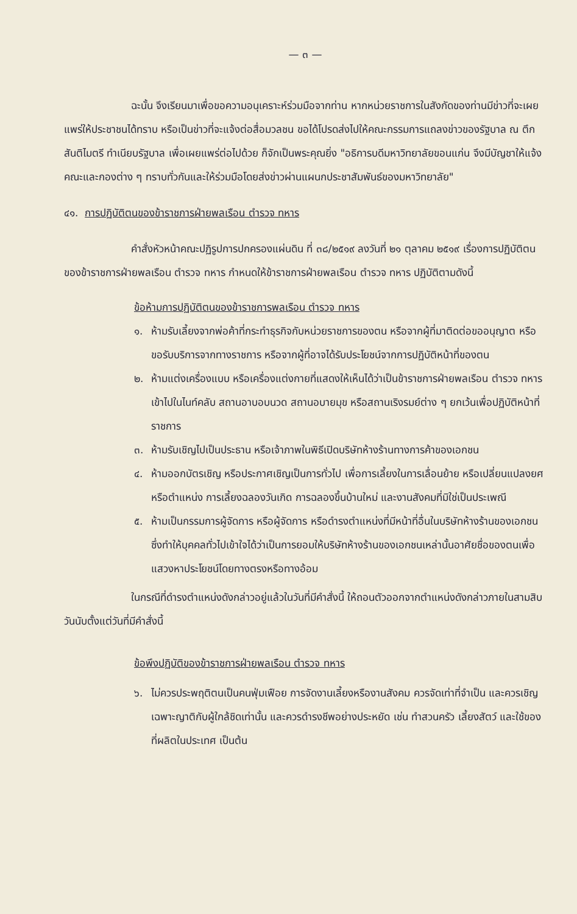— ๓ —
ฉะนั้น จึงเรียนมาเพื่อขอความอนุเคราะห์ร่วมมือจากท่าน หากหน่วยราชการในสังกัดของท่านมีข่าวที่จะเผยแพร่ให้ประชาชนได้ทราบ หรือเป็นข่าวที่จะแจ้งต่อสื่อมวลชน ขอได้โปรดส่งไปให้คณะกรรมการแถลงข่าวของรัฐบาล ณ ตึกสันติไมตรี ทำเนียบรัฐบาล เพื่อเผยแพร่ต่อไปด้วย ก็จักเป็นพระคุณยิ่ง "อธิการบดีมหาวิทยาลัยขอนแก่น จึงมีบัญชาให้แจ้งคณะและกองต่าง ๆ ทราบทั่วกันและให้ร่วมมือโดยส่งข่าวผ่านแผนกประชาสัมพันธ์ของมหาวิทยาลัย"
๔๑. การปฏิบัติตนของข้าราชการฝ่ายพลเรือน ตำรวจ ทหาร
คำสั่งหัวหน้าคณะปฏิรูปการปกครองแผ่นดิน ที่ ๓๘/๒๕๑๙ ลงวันที่ ๒๑ ตุลาคม ๒๕๑๙ เรื่องการปฏิบัติตนของข้าราชการฝ่ายพลเรือน ตำรวจ ทหาร กำหนดให้ข้าราชการฝ่ายพลเรือน ตำรวจ ทหาร ปฏิบัติตามดังนี้
ข้อห้ามการปฏิบัติตนของข้าราชการพลเรือน ตำรวจ ทหาร
๑. ห้ามรับเลี้ยงจากพ่อค้าที่กระทำธุรกิจกับหน่วยราชการของตน หรือจากผู้ที่มาติดต่อขออนุญาต หรือขอรับบริการจากทางราชการ หรือจากผู้ที่อาจได้รับประโยชน์จากการปฏิบัติหน้าที่ของตน
๒. ห้ามแต่งเครื่องแบบ หรือเครื่องแต่งกายที่แสดงให้เห็นได้ว่าเป็นข้าราชการฝ่ายพลเรือน ตำรวจ ทหาร เข้าไปในไนท์คลับ สถานอาบอบนวด สถานอบายมุข หรือสถานเริงรมย์ต่าง ๆ ยกเว้นเพื่อปฏิบัติหน้าที่ราชการ
๓. ห้ามรับเชิญไปเป็นประธาน หรือเจ้าภาพในพิธีเปิดบริษัทห้างร้านทางการค้าของเอกชน
๔. ห้ามออกบัตรเชิญ หรือประกาศเชิญเป็นการทั่วไป เพื่อการเลี้ยงในการเลื่อนย้าย หรือเปลี่ยนแปลงยศหรือตำแหน่ง การเลี้ยงฉลองวันเกิด การฉลองขึ้นบ้านใหม่ และงานสังคมที่มิใช่เป็นประเพณี
๕. ห้ามเป็นกรรมการผู้จัดการ หรือผู้จัดการ หรือดำรงตำแหน่งที่มีหน้าที่อื่นในบริษัทห้างร้านของเอกชน ซึ่งทำให้บุคคลทั่วไปเข้าใจได้ว่าเป็นการยอมให้บริษัทห้างร้านของเอกชนเหล่านั้นอาศัยชื่อของตนเพื่อแสวงหาประโยชน์โดยทางตรงหรือทางอ้อม
ในกรณีที่ดำรงตำแหน่งดังกล่าวอยู่แล้วในวันที่มีคำสั่งนี้ ให้ถอนตัวออกจากตำแหน่งดังกล่าวภายในสามสิบวันนับตั้งแต่วันที่มีคำสั่งนี้
ข้อพึงปฏิบัติของข้าราชการฝ่ายพลเรือน ตำรวจ ทหาร
๖. ไม่ควรประพฤติตนเป็นคนฟุ่มเฟือย การจัดงานเลี้ยงหรืองานสังคม ควรจัดเท่าที่จำเป็น และควรเชิญเฉพาะญาติกับผู้ใกล้ชิดเท่านั้น และควรดำรงชีพอย่างประหยัด เช่น ทำสวนครัว เลี้ยงสัตว์ และใช้ของที่ผลิตในประเทศ เป็นต้น